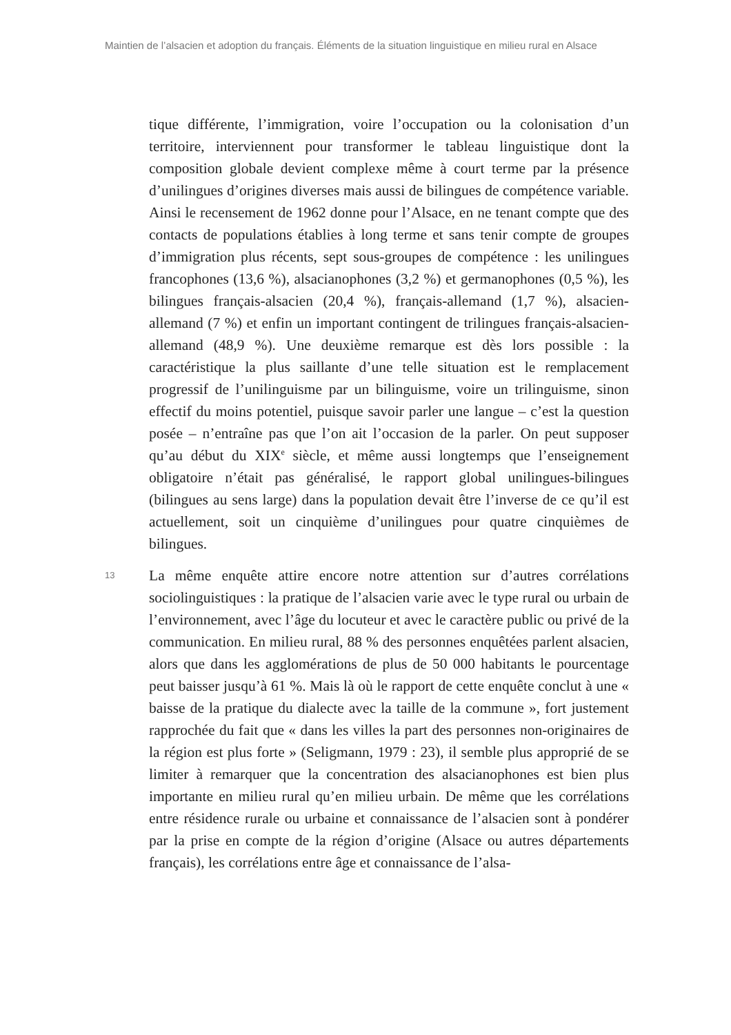Maintien de l’alsacien et adoption du français. Éléments de la situation linguistique en milieu rural en Alsace
tique différente, l’immigration, voire l’occupation ou la colonisation d’un territoire, interviennent pour transformer le tableau linguistique dont la composition globale devient complexe même à court terme par la présence d’unilingues d’origines diverses mais aussi de bilingues de compétence variable. Ainsi le recensement de 1962 donne pour l’Alsace, en ne tenant compte que des contacts de populations établies à long terme et sans tenir compte de groupes d’immigration plus récents, sept sous-groupes de compétence : les unilingues francophones (13,6 %), alsacianophones (3,2 %) et germanophones (0,5 %), les bilingues français-alsacien (20,4 %), français-allemand (1,7 %), alsacien-allemand (7 %) et enfin un important contingent de trilingues français-alsacien-allemand (48,9 %). Une deuxième remarque est dès lors possible : la caractéristique la plus saillante d’une telle situation est le remplacement progressif de l’unilinguisme par un bilinguisme, voire un trilinguisme, sinon effectif du moins potentiel, puisque savoir parler une langue – c’est la question posée – n’entraîne pas que l’on ait l’occasion de la parler. On peut supposer qu’au début du XIX<sup>e</sup> siècle, et même aussi longtemps que l’enseignement obligatoire n’était pas généralisé, le rapport global unilingues-bilingues (bilingues au sens large) dans la population devait être l’inverse de ce qu’il est actuellement, soit un cinquième d’unilingues pour quatre cinquièmes de bilingues.
13 La même enquête attire encore notre attention sur d’autres corrélations sociolinguistiques : la pratique de l’alsacien varie avec le type rural ou urbain de l’environnement, avec l’âge du locuteur et avec le caractère public ou privé de la communication. En milieu rural, 88 % des personnes enquêtées parlent alsacien, alors que dans les agglomérations de plus de 50 000 habitants le pourcentage peut baisser jusqu’à 61 %. Mais là où le rapport de cette enquête conclut à une « baisse de la pratique du dialecte avec la taille de la commune », fort justement rapprochée du fait que « dans les villes la part des personnes non-originaires de la région est plus forte » (Seligmann, 1979 : 23), il semble plus approprié de se limiter à remarquer que la concentration des alsacianophones est bien plus importante en milieu rural qu’en milieu urbain. De même que les corrélations entre résidence rurale ou urbaine et connaissance de l’alsacien sont à pondérer par la prise en compte de la région d’origine (Alsace ou autres départements français), les corrélations entre âge et connaissance de l’alsa-